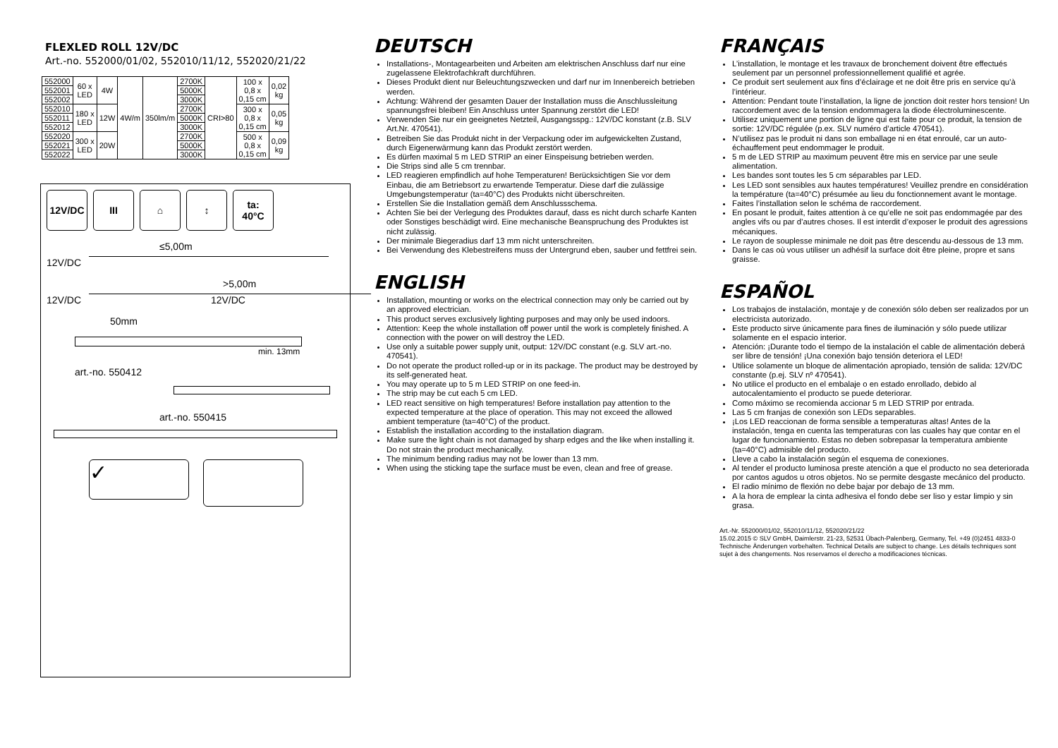FLEXLED ROLL 12V/DC
Art.-no. 552000/01/02, 552010/11/12, 552020/21/22
| 552000 | 60 x LED | 4W | 4W/m | 350lm/m | 2700K | CRI>80 | 100 x 0,8 x 0,15 cm | 0,02 kg |
| 552001 | | | | | 5000K | | | |
| 552002 | | | | | 3000K | | | |
| 552010 | 180 x LED | 12W | | | 2700K | | 300 x 0,8 x 0,15 cm | 0,05 kg |
| 552011 | | | | | 5000K | | | |
| 552012 | | | | | 3000K | | | |
| 552020 | 300 x LED | 20W | | | 2700K | | 500 x 0,8 x 0,15 cm | 0,09 kg |
| 552021 | | | | | 5000K | | | |
| 552022 | | | | | 3000K | | | |
12V/DC III ⌂ ↕ ta:
40°C
≤5,00m
12V/DC
>5,00m
12V/DC 12V/DC
50mm
min. 13mm
art.-no. 550412
art.-no. 550415
✓
DEUTSCH
Installations-, Montagearbeiten und Arbeiten am elektrischen Anschluss darf nur eine zugelassene Elektrofachkraft durchführen.
Dieses Produkt dient nur Beleuchtungszwecken und darf nur im Innenbereich betrieben werden.
Achtung: Während der gesamten Dauer der Installation muss die Anschlussleitung spannungsfrei bleiben! Ein Anschluss unter Spannung zerstört die LED!
Verwenden Sie nur ein geeignetes Netzteil, Ausgangsspg.: 12V/DC konstant (z.B. SLV Art.Nr. 470541).
Betreiben Sie das Produkt nicht in der Verpackung oder im aufgewickelten Zustand, durch Eigenerwärmung kann das Produkt zerstört werden.
Es dürfen maximal 5 m LED STRIP an einer Einspeisung betrieben werden.
Die Strips sind alle 5 cm trennbar.
LED reagieren empfindlich auf hohe Temperaturen! Berücksichtigen Sie vor dem Einbau, die am Betriebsort zu erwartende Temperatur. Diese darf die zulässige Umgebungstemperatur (ta=40°C) des Produkts nicht überschreiten.
Erstellen Sie die Installation gemäß dem Anschlussschema.
Achten Sie bei der Verlegung des Produktes darauf, dass es nicht durch scharfe Kanten oder Sonstiges beschädigt wird. Eine mechanische Beanspruchung des Produktes ist nicht zulässig.
Der minimale Biegeradius darf 13 mm nicht unterschreiten.
Bei Verwendung des Klebestreifens muss der Untergrund eben, sauber und fettfrei sein.
ENGLISH
Installation, mounting or works on the electrical connection may only be carried out by an approved electrician.
This product serves exclusively lighting purposes and may only be used indoors.
Attention: Keep the whole installation off power until the work is completely finished. A connection with the power on will destroy the LED.
Use only a suitable power supply unit, output: 12V/DC constant (e.g. SLV art.-no. 470541).
Do not operate the product rolled-up or in its package. The product may be destroyed by its self-generated heat.
You may operate up to 5 m LED STRIP on one feed-in.
The strip may be cut each 5 cm LED.
LED react sensitive on high temperatures! Before installation pay attention to the expected temperature at the place of operation. This may not exceed the allowed ambient temperature (ta=40°C) of the product.
Establish the installation according to the installation diagram.
Make sure the light chain is not damaged by sharp edges and the like when installing it. Do not strain the product mechanically.
The minimum bending radius may not be lower than 13 mm.
When using the sticking tape the surface must be even, clean and free of grease.
FRANÇAIS
L’installation, le montage et les travaux de bronchement doivent être effectués seulement par un personnel professionnellement qualifié et agrée.
Ce produit sert seulement aux fins d’éclairage et ne doit être pris en service qu’à l’intérieur.
Attention: Pendant toute l’installation, la ligne de jonction doit rester hors tension! Un raccordement avec de la tension endommagera la diode électroluminescente.
Utilisez uniquement une portion de ligne qui est faite pour ce produit, la tension de sortie: 12V/DC régulée (p.ex. SLV numéro d’article 470541).
N’utilisez pas le produit ni dans son emballage ni en état enroulé, car un auto-échauffement peut endommager le produit.
5 m de LED STRIP au maximum peuvent être mis en service par une seule alimentation.
Les bandes sont toutes les 5 cm séparables par LED.
Les LED sont sensibles aux hautes températures! Veuillez prendre en considération la température (ta=40°C) présumée au lieu du fonctionnement avant le montage.
Faites l’installation selon le schéma de raccordement.
En posant le produit, faites attention à ce qu’elle ne soit pas endommagée par des angles vifs ou par d’autres choses. Il est interdit d’exposer le produit des agressions mécaniques.
Le rayon de souplesse minimale ne doit pas être descendu au-dessous de 13 mm.
Dans le cas où vous utiliser un adhésif la surface doit être pleine, propre et sans graisse.
ESPAÑOL
Los trabajos de instalación, montaje y de conexión sólo deben ser realizados por un electricista autorizado.
Este producto sirve únicamente para fines de iluminación y sólo puede utilizar solamente en el espacio interior.
Atención: ¡Durante todo el tiempo de la instalación el cable de alimentación deberá ser libre de tensión! ¡Una conexión bajo tensión deteriora el LED!
Utilice solamente un bloque de alimentación apropiado, tensión de salida: 12V/DC constante (p.ej. SLV nº 470541).
No utilice el producto en el embalaje o en estado enrollado, debido al autocalentamiento el producto se puede deteriorar.
Como máximo se recomienda accionar 5 m LED STRIP por entrada.
Las 5 cm franjas de conexión son LEDs separables.
¡Los LED reaccionan de forma sensible a temperaturas altas! Antes de la instalación, tenga en cuenta las temperaturas con las cuales hay que contar en el lugar de funcionamiento. Estas no deben sobrepasar la temperatura ambiente (ta=40°C) admisible del producto.
Lleve a cabo la instalación según el esquema de conexiones.
Al tender el producto luminosa preste atención a que el producto no sea deteriorada por cantos agudos u otros objetos. No se permite desgaste mecánico del producto.
El radio mínimo de flexión no debe bajar por debajo de 13 mm.
A la hora de emplear la cinta adhesiva el fondo debe ser liso y estar limpio y sin grasa.
Art.-Nr. 552000/01/02, 552010/11/12, 552020/21/22
15.02.2015 © SLV GmbH, Daimlerstr. 21-23, 52531 Übach-Palenberg, Germany, Tel. +49 (0)2451 4833-0
Technische Änderungen vorbehalten. Technical Details are subject to change. Les détails techniques sont sujet à des changements. Nos reservamos el derecho a modificaciones técnicas.